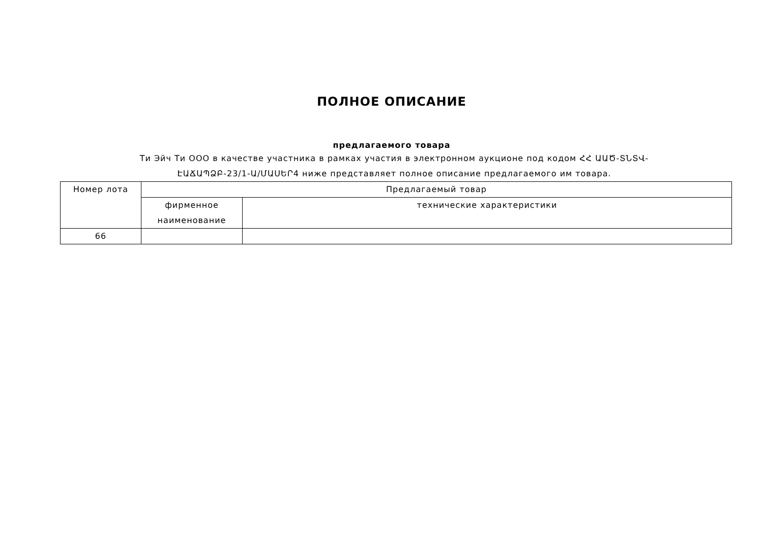ПОЛНОЕ ОПИСАНИЕ
предлагаемого товара
Ти Эйч Ти ООО в качестве участника в рамках участия в электронном аукционе под кодом ՀՀ ԱԱԾ-ՏՆՏՎ-ԷԱՃԱՊՁԲ-23/1-Ա/ՄԱՍԵՐ4 ниже представляет полное описание предлагаемого им товара.
| Номер лота | Предлагаемый товар | |
| | фирменное наименование | технические характеристики |
| 66 | | |